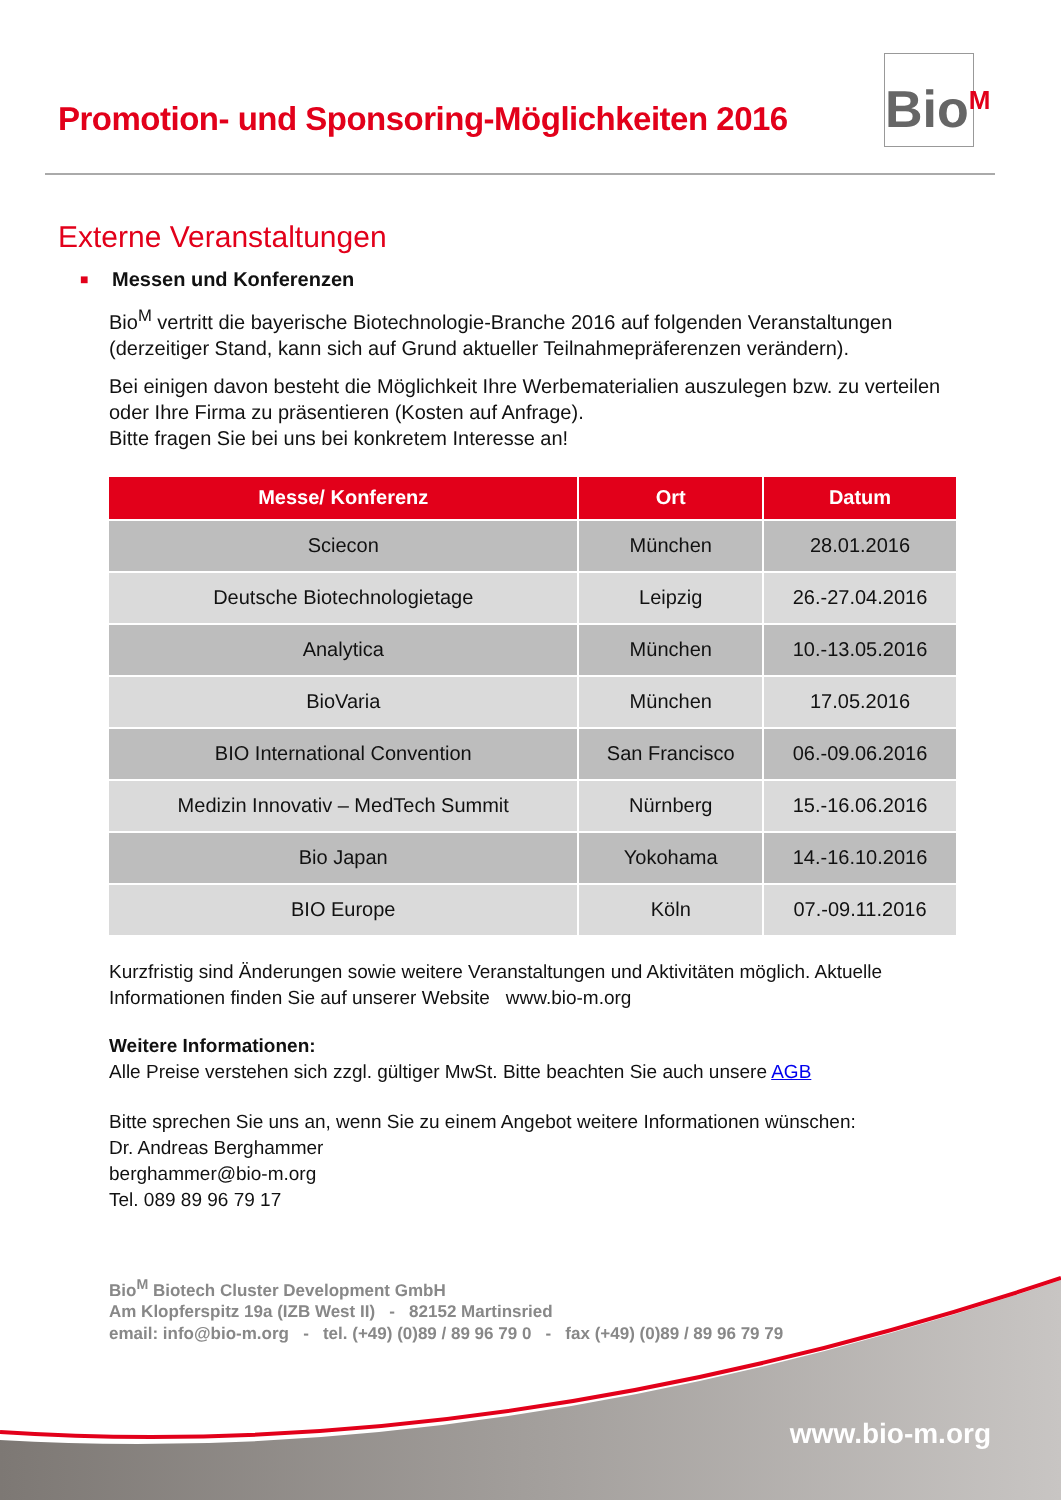Promotion- und Sponsoring-Möglichkeiten 2016
Bio<sup>M</sup>
Externe Veranstaltungen
■ Messen und Konferenzen
Bio<sup>M</sup> vertritt die bayerische Biotechnologie-Branche 2016 auf folgenden Veranstaltungen (derzeitiger Stand, kann sich auf Grund aktueller Teilnahmepräferenzen verändern).
Bei einigen davon besteht die Möglichkeit Ihre Werbematerialien auszulegen bzw. zu verteilen oder Ihre Firma zu präsentieren (Kosten auf Anfrage).
Bitte fragen Sie bei uns bei konkretem Interesse an!
| Messe/ Konferenz | Ort | Datum |
| --- | --- | --- |
| Sciecon | München | 28.01.2016 |
| Deutsche Biotechnologietage | Leipzig | 26.-27.04.2016 |
| Analytica | München | 10.-13.05.2016 |
| BioVaria | München | 17.05.2016 |
| BIO International Convention | San Francisco | 06.-09.06.2016 |
| Medizin Innovativ – MedTech Summit | Nürnberg | 15.-16.06.2016 |
| Bio Japan | Yokohama | 14.-16.10.2016 |
| BIO Europe | Köln | 07.-09.11.2016 |
Kurzfristig sind Änderungen sowie weitere Veranstaltungen und Aktivitäten möglich. Aktuelle Informationen finden Sie auf unserer Website www.bio-m.org
Weitere Informationen:
Alle Preise verstehen sich zzgl. gültiger MwSt. Bitte beachten Sie auch unsere AGB
Bitte sprechen Sie uns an, wenn Sie zu einem Angebot weitere Informationen wünschen:
Dr. Andreas Berghammer
berghammer@bio-m.org
Tel. 089 89 96 79 17
Bio<sup>M</sup> Biotech Cluster Development GmbH
Am Klopferspitz 19a (IZB West II) - 82152 Martinsried
email: info@bio-m.org - tel. (+49) (0)89 / 89 96 79 0 - fax (+49) (0)89 / 89 96 79 79
www.bio-m.org